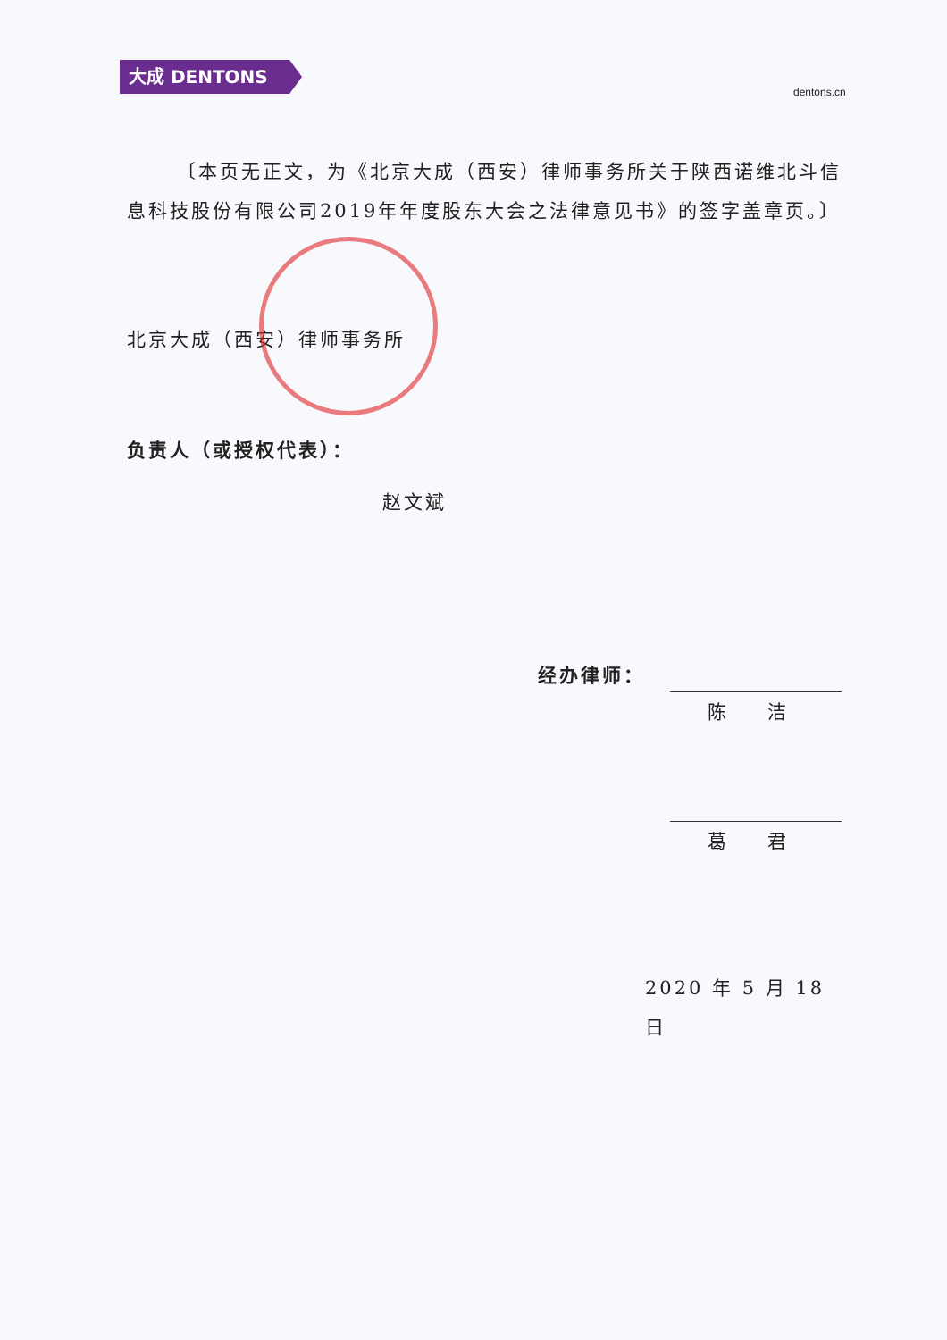大成 DENTONS
dentons.cn
〔本页无正文，为《北京大成（西安）律师事务所关于陕西诺维北斗信息科技股份有限公司2019年年度股东大会之法律意见书》的签字盖章页。〕
北京大成（西安）律师事务所
负责人（或授权代表）：
赵文斌
经办律师： 陈 洁
葛 君
2020 年 5 月 18 日